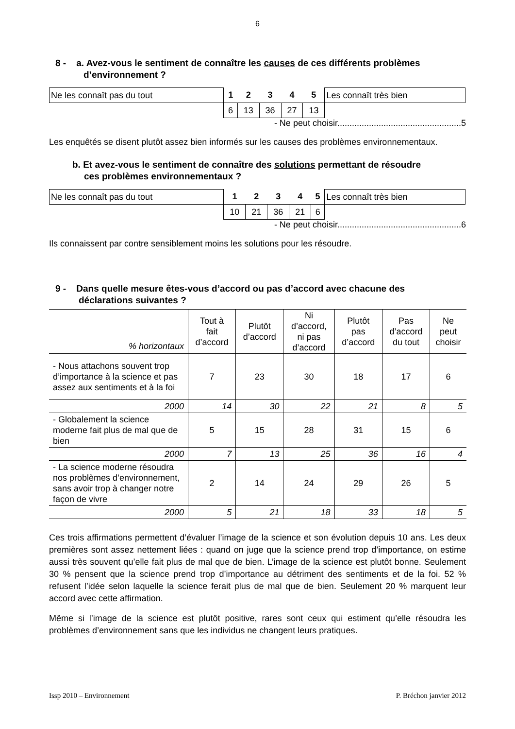6
8 - a. Avez-vous le sentiment de connaître les causes de ces différents problèmes
d’environnement ?
| Ne les connaît pas du tout | 1 | 2 | 3 | 4 | 5 | Les connaît très bien |
| | 6 | 13 | 36 | 27 | 13 | |
- Ne peut choisir...................................................5
Les enquêtés se disent plutôt assez bien informés sur les causes des problèmes environnementaux.
b. Et avez-vous le sentiment de connaître des solutions permettant de résoudre
ces problèmes environnementaux ?
| Ne les connaît pas du tout | 1 | 2 | 3 | 4 | 5 | Les connaît très bien |
| | 10 | 21 | 36 | 21 | 6 | |
- Ne peut choisir...................................................6
Ils connaissent par contre sensiblement moins les solutions pour les résoudre.
9 - Dans quelle mesure êtes-vous d’accord ou pas d’accord avec chacune des
déclarations suivantes ?
| % horizontaux | Tout à fait d’accord | Plutôt d’accord | Ni d’accord, ni pas d’accord | Plutôt pas d’accord | Pas d’accord du tout | Ne peut choisir |
| --- | --- | --- | --- | --- | --- | --- |
| - Nous attachons souvent trop d’importance à la science et pas assez aux sentiments et à la foi | 7 | 23 | 30 | 18 | 17 | 6 |
| 2000 | 14 | 30 | 22 | 21 | 8 | 5 |
| - Globalement la science moderne fait plus de mal que de bien | 5 | 15 | 28 | 31 | 15 | 6 |
| 2000 | 7 | 13 | 25 | 36 | 16 | 4 |
| - La science moderne résoudra nos problèmes d’environnement, sans avoir trop à changer notre façon de vivre | 2 | 14 | 24 | 29 | 26 | 5 |
| 2000 | 5 | 21 | 18 | 33 | 18 | 5 |
Ces trois affirmations permettent d’évaluer l’image de la science et son évolution depuis 10 ans. Les deux premières sont assez nettement liées : quand on juge que la science prend trop d’importance, on estime aussi très souvent qu’elle fait plus de mal que de bien. L’image de la science est plutôt bonne. Seulement 30 % pensent que la science prend trop d’importance au détriment des sentiments et de la foi. 52 % refusent l’idée selon laquelle la science ferait plus de mal que de bien. Seulement 20 % marquent leur accord avec cette affirmation.
Même si l’image de la science est plutôt positive, rares sont ceux qui estiment qu’elle résoudra les problèmes d’environnement sans que les individus ne changent leurs pratiques.
Issp 2010 – Environnement P. Bréchon janvier 2012